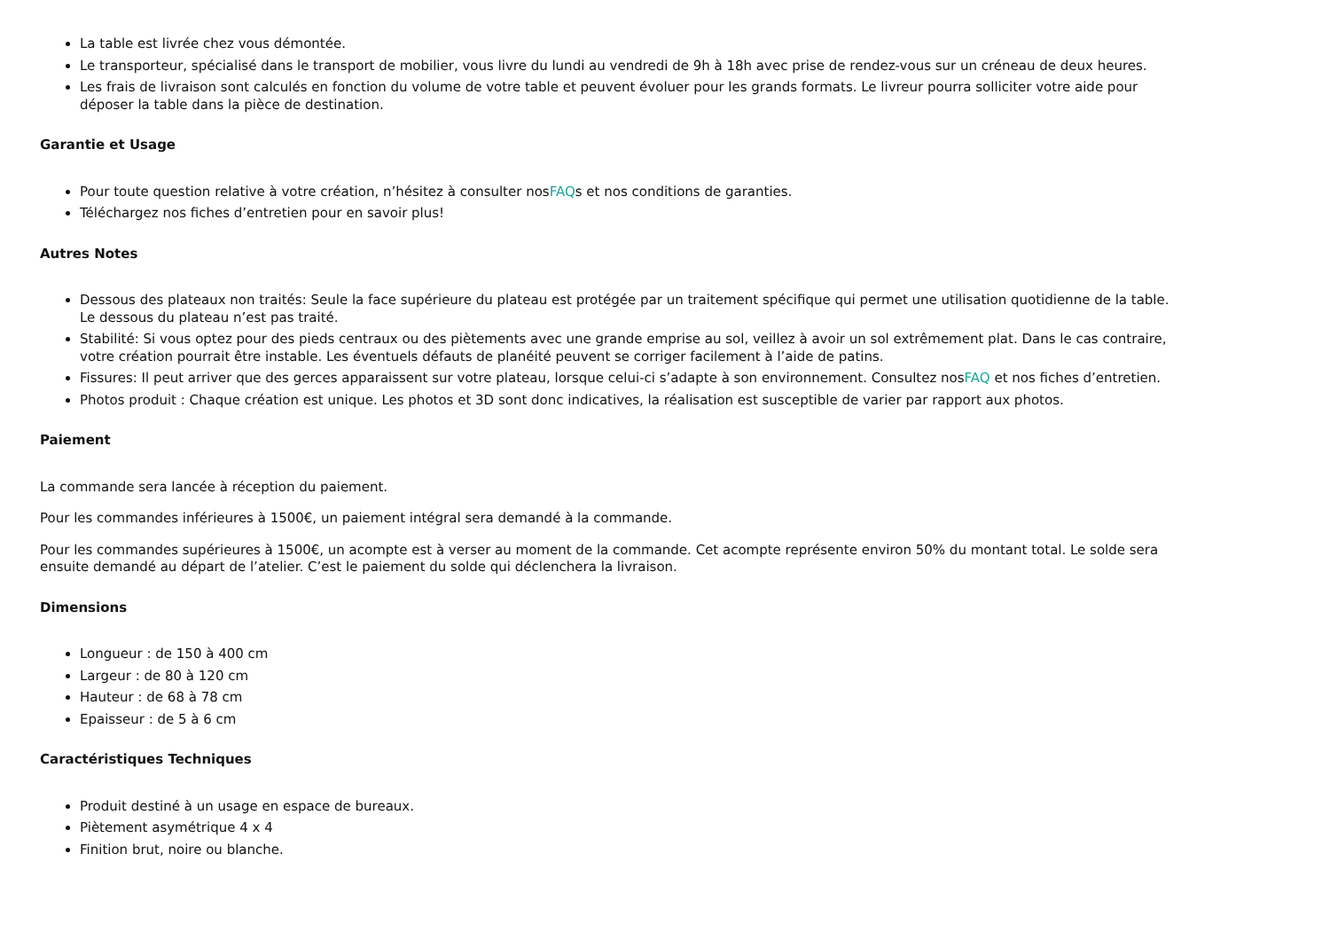La table est livrée chez vous démontée.
Le transporteur, spécialisé dans le transport de mobilier, vous livre du lundi au vendredi de 9h à 18h avec prise de rendez-vous sur un créneau de deux heures.
Les frais de livraison sont calculés en fonction du volume de votre table et peuvent évoluer pour les grands formats. Le livreur pourra solliciter votre aide pour déposer la table dans la pièce de destination.
Garantie et Usage
Pour toute question relative à votre création, n’hésitez à consulter nosFAQs et nos conditions de garanties.
Téléchargez nos fiches d’entretien pour en savoir plus!
Autres Notes
Dessous des plateaux non traités: Seule la face supérieure du plateau est protégée par un traitement spécifique qui permet une utilisation quotidienne de la table. Le dessous du plateau n’est pas traité.
Stabilité: Si vous optez pour des pieds centraux ou des piètements avec une grande emprise au sol, veillez à avoir un sol extrêmement plat. Dans le cas contraire, votre création pourrait être instable. Les éventuels défauts de planéité peuvent se corriger facilement à l’aide de patins.
Fissures: Il peut arriver que des gerces apparaissent sur votre plateau, lorsque celui-ci s’adapte à son environnement. Consultez nosFAQ et nos fiches d’entretien.
Photos produit : Chaque création est unique. Les photos et 3D sont donc indicatives, la réalisation est susceptible de varier par rapport aux photos.
Paiement
La commande sera lancée à réception du paiement.
Pour les commandes inférieures à 1500€, un paiement intégral sera demandé à la commande.
Pour les commandes supérieures à 1500€, un acompte est à verser au moment de la commande. Cet acompte représente environ 50% du montant total. Le solde sera ensuite demandé au départ de l’atelier. C’est le paiement du solde qui déclenchera la livraison.
Dimensions
Longueur : de 150 à 400 cm
Largeur : de 80 à 120 cm
Hauteur : de 68 à 78 cm
Epaisseur : de 5 à 6 cm
Caractéristiques Techniques
Produit destiné à un usage en espace de bureaux.
Piètement asymétrique 4 x 4
Finition brut, noire ou blanche.